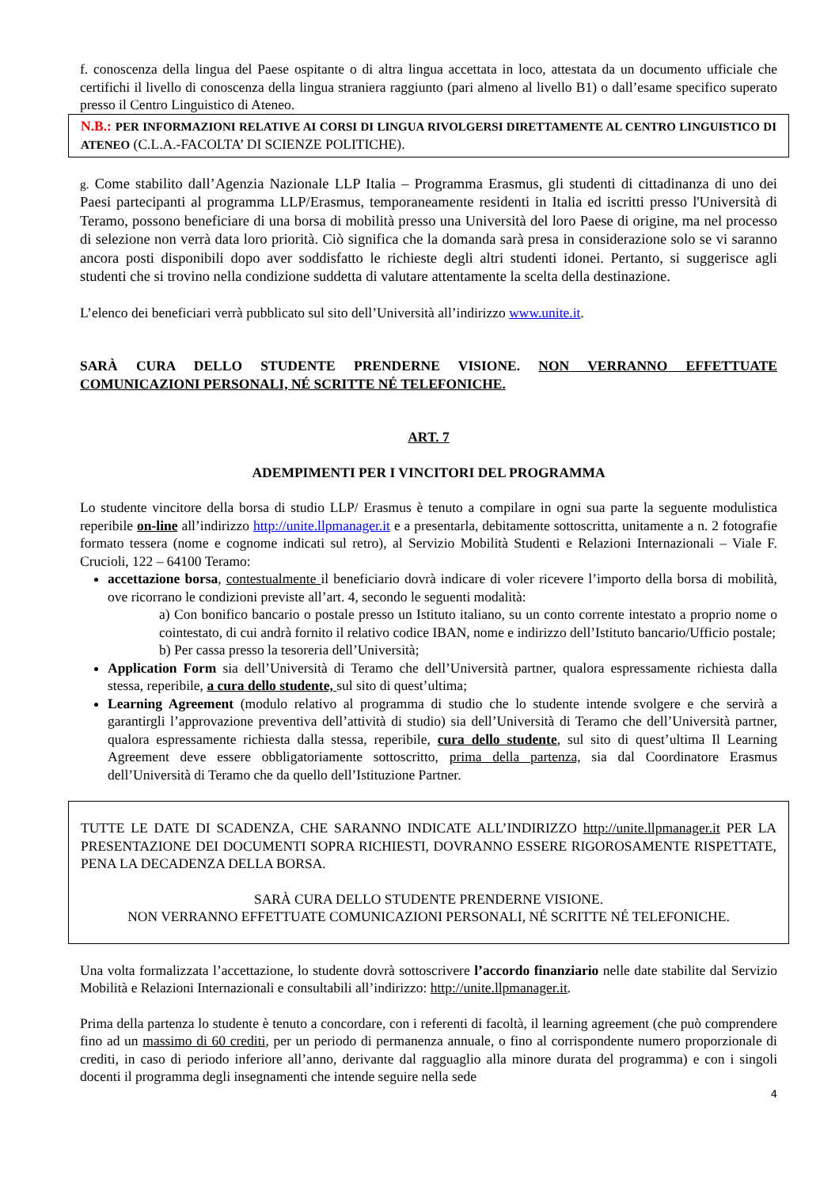f. conoscenza della lingua del Paese ospitante o di altra lingua accettata in loco, attestata da un documento ufficiale che certifichi il livello di conoscenza della lingua straniera raggiunto (pari almeno al livello B1) o dall’esame specifico superato presso il Centro Linguistico di Ateneo.
N.B.: PER INFORMAZIONI RELATIVE AI CORSI DI LINGUA RIVOLGERSI DIRETTAMENTE AL CENTRO LINGUISTICO DI ATENEO (C.L.A.-FACOLTA’ DI SCIENZE POLITICHE).
g. Come stabilito dall’Agenzia Nazionale LLP Italia – Programma Erasmus, gli studenti di cittadinanza di uno dei Paesi partecipanti al programma LLP/Erasmus, temporaneamente residenti in Italia ed iscritti presso l'Università di Teramo, possono beneficiare di una borsa di mobilità presso una Università del loro Paese di origine, ma nel processo di selezione non verrà data loro priorità. Ciò significa che la domanda sarà presa in considerazione solo se vi saranno ancora posti disponibili dopo aver soddisfatto le richieste degli altri studenti idonei. Pertanto, si suggerisce agli studenti che si trovino nella condizione suddetta di valutare attentamente la scelta della destinazione.
L’elenco dei beneficiari verrà pubblicato sul sito dell’Università all’indirizzo www.unite.it.
SARÀ CURA DELLO STUDENTE PRENDERNE VISIONE. NON VERRANNO EFFETTUATE COMUNICAZIONI PERSONALI, NÉ SCRITTE NÉ TELEFONICHE.
ART. 7
ADEMPIMENTI PER I VINCITORI DEL PROGRAMMA
Lo studente vincitore della borsa di studio LLP/ Erasmus è tenuto a compilare in ogni sua parte la seguente modulistica reperibile on-line all’indirizzo http://unite.llpmanager.it e a presentarla, debitamente sottoscritta, unitamente a n. 2 fotografie formato tessera (nome e cognome indicati sul retro), al Servizio Mobilità Studenti e Relazioni Internazionali – Viale F. Crucioli, 122 – 64100 Teramo:
accettazione borsa, contestualmente il beneficiario dovrà indicare di voler ricevere l’importo della borsa di mobilità, ove ricorrano le condizioni previste all’art. 4, secondo le seguenti modalità:
a) Con bonifico bancario o postale presso un Istituto italiano, su un conto corrente intestato a proprio nome o cointestato, di cui andrà fornito il relativo codice IBAN, nome e indirizzo dell’Istituto bancario/Ufficio postale;
b) Per cassa presso la tesoreria dell’Università;
Application Form sia dell’Università di Teramo che dell’Università partner, qualora espressamente richiesta dalla stessa, reperibile, a cura dello studente, sul sito di quest’ultima;
Learning Agreement (modulo relativo al programma di studio che lo studente intende svolgere e che servirà a garantirgli l’approvazione preventiva dell’attività di studio) sia dell’Università di Teramo che dell’Università partner, qualora espressamente richiesta dalla stessa, reperibile, cura dello studente, sul sito di quest’ultima Il Learning Agreement deve essere obbligatoriamente sottoscritto, prima della partenza, sia dal Coordinatore Erasmus dell’Università di Teramo che da quello dell’Istituzione Partner.
TUTTE LE DATE DI SCADENZA, CHE SARANNO INDICATE ALL’INDIRIZZO http://unite.llpmanager.it PER LA PRESENTAZIONE DEI DOCUMENTI SOPRA RICHIESTI, DOVRANNO ESSERE RIGOROSAMENTE RISPETTATE, PENA LA DECADENZA DELLA BORSA.
SARÀ CURA DELLO STUDENTE PRENDERNE VISIONE.
NON VERRANNO EFFETTUATE COMUNICAZIONI PERSONALI, NÉ SCRITTE NÉ TELEFONICHE.
Una volta formalizzata l’accettazione, lo studente dovrà sottoscrivere l’accordo finanziario nelle date stabilite dal Servizio Mobilità e Relazioni Internazionali e consultabili all’indirizzo: http://unite.llpmanager.it.
Prima della partenza lo studente è tenuto a concordare, con i referenti di facoltà, il learning agreement (che può comprendere fino ad un massimo di 60 crediti, per un periodo di permanenza annuale, o fino al corrispondente numero proporzionale di crediti, in caso di periodo inferiore all’anno, derivante dal ragguaglio alla minore durata del programma) e con i singoli docenti il programma degli insegnamenti che intende seguire nella sede
4